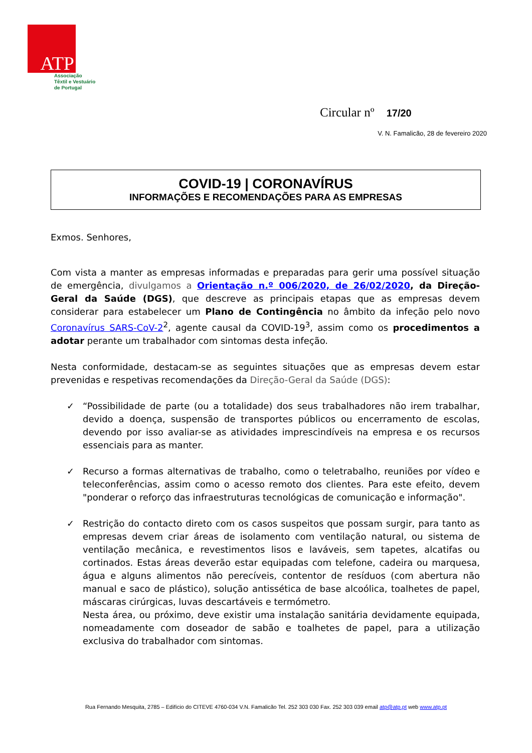ATP
Associação
Têxtil e Vestuário
de Portugal
Circular nº 17/20
V. N. Famalicão, 28 de fevereiro 2020
COVID-19 | CORONAVÍRUS
INFORMAÇÕES E RECOMENDAÇÕES PARA AS EMPRESAS
Exmos. Senhores,
Com vista a manter as empresas informadas e preparadas para gerir uma possível situação de emergência, divulgamos a Orientação n.º 006/2020, de 26/02/2020, da Direção-Geral da Saúde (DGS), que descreve as principais etapas que as empresas devem considerar para estabelecer um Plano de Contingência no âmbito da infeção pelo novo Coronavírus SARS-CoV-2<sup>2</sup>, agente causal da COVID-19<sup>3</sup>, assim como os procedimentos a adotar perante um trabalhador com sintomas desta infeção.
Nesta conformidade, destacam-se as seguintes situações que as empresas devem estar prevenidas e respetivas recomendações da Direção-Geral da Saúde (DGS):
✓ “Possibilidade de parte (ou a totalidade) dos seus trabalhadores não irem trabalhar, devido a doença, suspensão de transportes públicos ou encerramento de escolas, devendo por isso avaliar-se as atividades imprescindíveis na empresa e os recursos essenciais para as manter.
✓ Recurso a formas alternativas de trabalho, como o teletrabalho, reuniões por vídeo e teleconferências, assim como o acesso remoto dos clientes. Para este efeito, devem "ponderar o reforço das infraestruturas tecnológicas de comunicação e informação".
✓ Restrição do contacto direto com os casos suspeitos que possam surgir, para tanto as empresas devem criar áreas de isolamento com ventilação natural, ou sistema de ventilação mecânica, e revestimentos lisos e laváveis, sem tapetes, alcatifas ou cortinados. Estas áreas deverão estar equipadas com telefone, cadeira ou marquesa, água e alguns alimentos não perecíveis, contentor de resíduos (com abertura não manual e saco de plástico), solução antissética de base alcoólica, toalhetes de papel, máscaras cirúrgicas, luvas descartáveis e termómetro.
Nesta área, ou próximo, deve existir uma instalação sanitária devidamente equipada, nomeadamente com doseador de sabão e toalhetes de papel, para a utilização exclusiva do trabalhador com sintomas.
Rua Fernando Mesquita, 2785 – Edifício do CITEVE 4760-034 V.N. Famalicão Tel. 252 303 030 Fax. 252 303 039 email atp@atp.pt web www.atp.pt